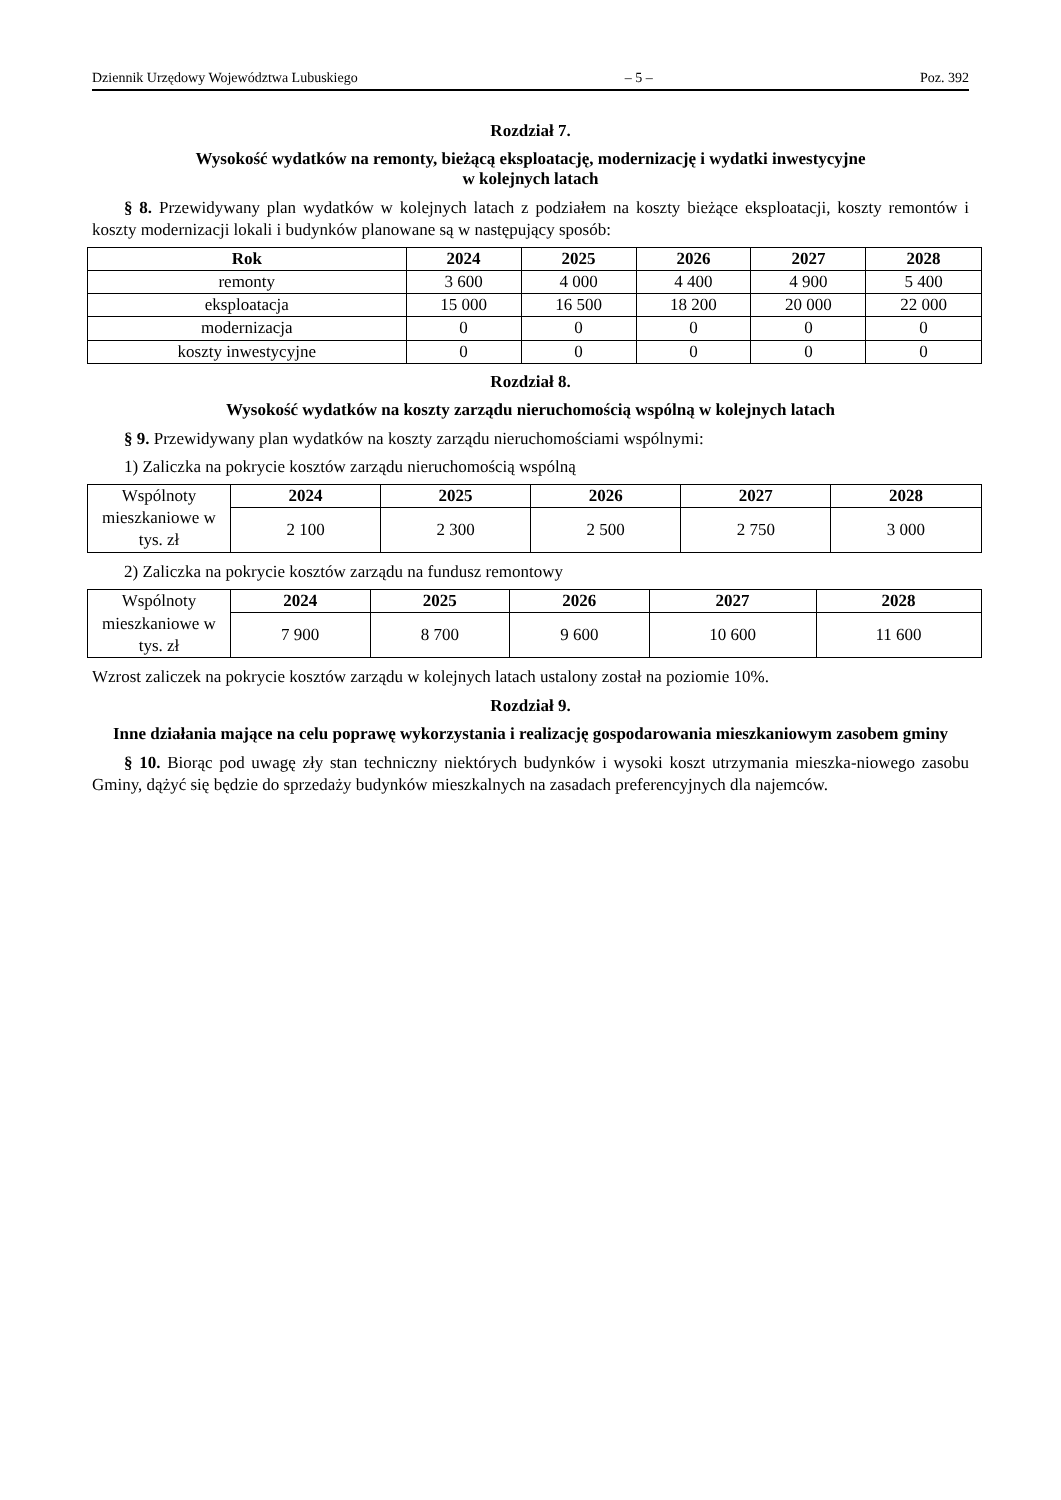Dziennik Urzędowy Województwa Lubuskiego – 5 – Poz. 392
Rozdział 7.
Wysokość wydatków na remonty, bieżącą eksploatację, modernizację i wydatki inwestycyjne
w kolejnych latach
§ 8. Przewidywany plan wydatków w kolejnych latach z podziałem na koszty bieżące eksploatacji, koszty remontów i koszty modernizacji lokali i budynków planowane są w następujący sposób:
| Rok | 2024 | 2025 | 2026 | 2027 | 2028 |
| --- | --- | --- | --- | --- | --- |
| remonty | 3 600 | 4 000 | 4 400 | 4 900 | 5 400 |
| eksploatacja | 15 000 | 16 500 | 18 200 | 20 000 | 22 000 |
| modernizacja | 0 | 0 | 0 | 0 | 0 |
| koszty inwestycyjne | 0 | 0 | 0 | 0 | 0 |
Rozdział 8.
Wysokość wydatków na koszty zarządu nieruchomością wspólną w kolejnych latach
§ 9. Przewidywany plan wydatków na koszty zarządu nieruchomościami wspólnymi:
1) Zaliczka na pokrycie kosztów zarządu nieruchomością wspólną
| Wspólnoty mieszkaniowe w tys. zł | 2024 | 2025 | 2026 | 2027 | 2028 |
| | 2 100 | 2 300 | 2 500 | 2 750 | 3 000 |
2) Zaliczka na pokrycie kosztów zarządu na fundusz remontowy
| Wspólnoty mieszkaniowe w tys. zł | 2024 | 2025 | 2026 | 2027 | 2028 |
| | 7 900 | 8 700 | 9 600 | 10 600 | 11 600 |
Wzrost zaliczek na pokrycie kosztów zarządu w kolejnych latach ustalony został na poziomie 10%.
Rozdział 9.
Inne działania mające na celu poprawę wykorzystania i realizację gospodarowania mieszkaniowym zasobem gminy
§ 10. Biorąc pod uwagę zły stan techniczny niektórych budynków i wysoki koszt utrzymania mieszka-niowego zasobu Gminy, dążyć się będzie do sprzedaży budynków mieszkalnych na zasadach preferencyjnych dla najemców.